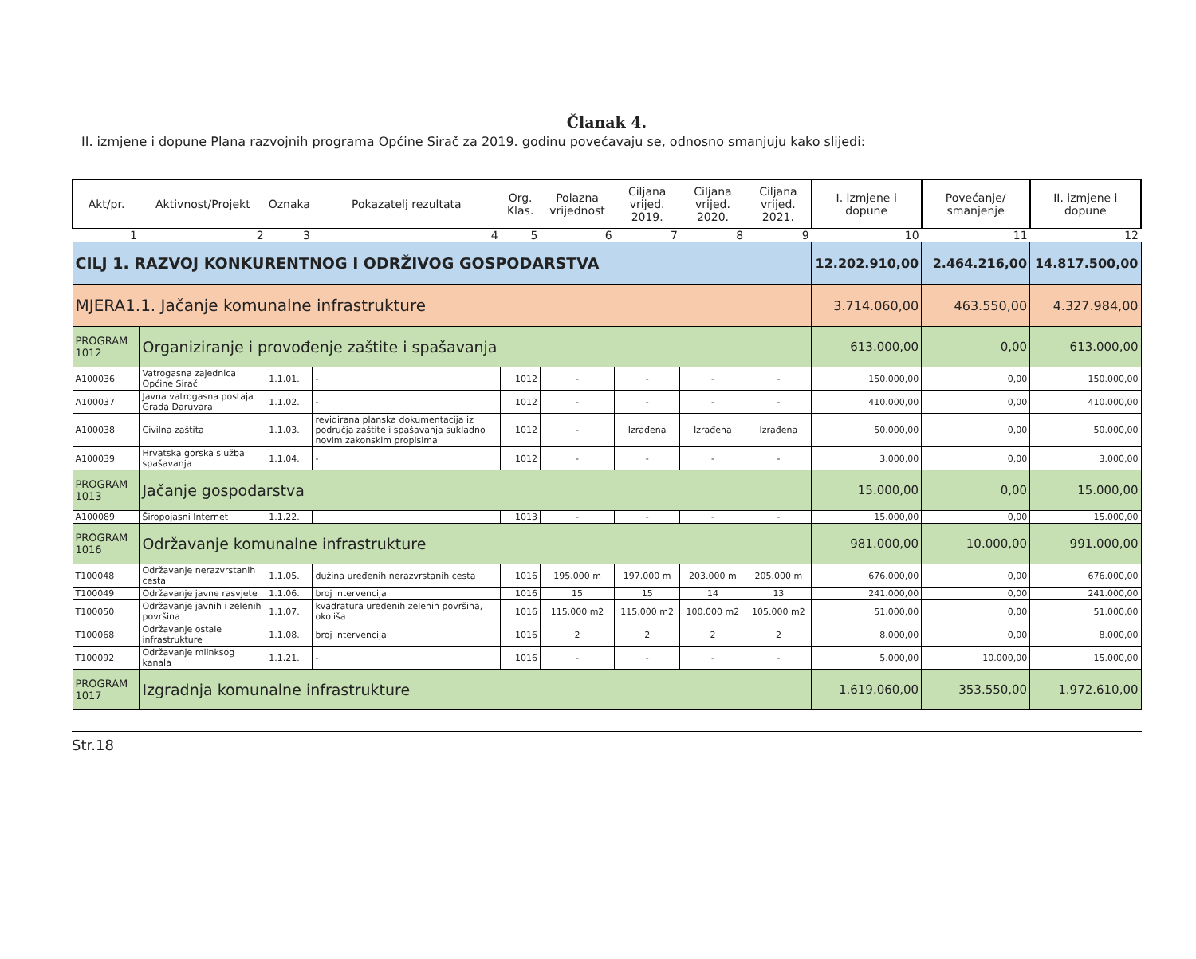Članak 4.
II. izmjene i dopune Plana razvojnih programa Općine Sirač za 2019. godinu povećavaju se, odnosno smanjuju kako slijedi:
| Akt/pr. | Aktivnost/Projekt | Oznaka | Pokazatelj rezultata | Org. Klas. | Polazna vrijednost | Ciljana vrijed. 2019. | Ciljana vrijed. 2020. | Ciljana vrijed. 2021. | I. izmjene i dopune | Povećanje/ smanjenje | II. izmjene i dopune |
| --- | --- | --- | --- | --- | --- | --- | --- | --- | --- | --- | --- |
| 1 | 2 | 3 | 4 | 5 | 6 | 7 | 8 | 9 | 10 | 11 | 12 |
| CILJ 1. RAZVOJ KONKURENTNOG I ODRŽIVOG GOSPODARSTVA | | | | | | | | | 12.202.910,00 | 2.464.216,00 | 14.817.500,00 |
| MJERA1.1. Jačanje komunalne infrastrukture | | | | | | | | | 3.714.060,00 | 463.550,00 | 4.327.984,00 |
| PROGRAM 1012 | Organiziranje i provođenje zaštite i spašavanja | | | | | | | | 613.000,00 | 0,00 | 613.000,00 |
| A100036 | Vatrogasna zajednica Općine Sirač | 1.1.01. | - | 1012 | - | - | - | - | 150.000,00 | 0,00 | 150.000,00 |
| A100037 | Javna vatrogasna postaja Grada Daruvara | 1.1.02. | - | 1012 | - | - | - | - | 410.000,00 | 0,00 | 410.000,00 |
| A100038 | Civilna zaštita | 1.1.03. | revidirana planska dokumentacija iz područja zaštite i spašavanja sukladno novim zakonskim propisima | 1012 | - | Izrađena | Izrađena | Izrađena | 50.000,00 | 0,00 | 50.000,00 |
| A100039 | Hrvatska gorska služba spašavanja | 1.1.04. | - | 1012 | - | - | - | - | 3.000,00 | 0,00 | 3.000,00 |
| PROGRAM 1013 | Jačanje gospodarstva | | | | | | | | 15.000,00 | 0,00 | 15.000,00 |
| A100089 | Širopojasni Internet | 1.1.22. | | 1013 | - | - | - | - | 15.000,00 | 0,00 | 15.000,00 |
| PROGRAM 1016 | Održavanje komunalne infrastrukture | | | | | | | | 981.000,00 | 10.000,00 | 991.000,00 |
| T100048 | Održavanje nerazvrstanih cesta | 1.1.05. | dužina uređenih nerazvrstanih cesta | 1016 | 195.000 m | 197.000 m | 203.000 m | 205.000 m | 676.000,00 | 0,00 | 676.000,00 |
| T100049 | Održavanje javne rasvjete | 1.1.06. | broj intervencija | 1016 | 15 | 15 | 14 | 13 | 241.000,00 | 0,00 | 241.000,00 |
| T100050 | Održavanje javnih i zelenih površina | 1.1.07. | kvadratura uređenih zelenih površina, okoliša | 1016 | 115.000 m2 | 115.000 m2 | 100.000 m2 | 105.000 m2 | 51.000,00 | 0,00 | 51.000,00 |
| T100068 | Održavanje ostale infrastrukture | 1.1.08. | broj intervencija | 1016 | 2 | 2 | 2 | 2 | 8.000,00 | 0,00 | 8.000,00 |
| T100092 | Održavanje mlinksog kanala | 1.1.21. | - | 1016 | - | - | - | - | 5.000,00 | 10.000,00 | 15.000,00 |
| PROGRAM 1017 | Izgradnja komunalne infrastrukture | | | | | | | | 1.619.060,00 | 353.550,00 | 1.972.610,00 |
Str.18